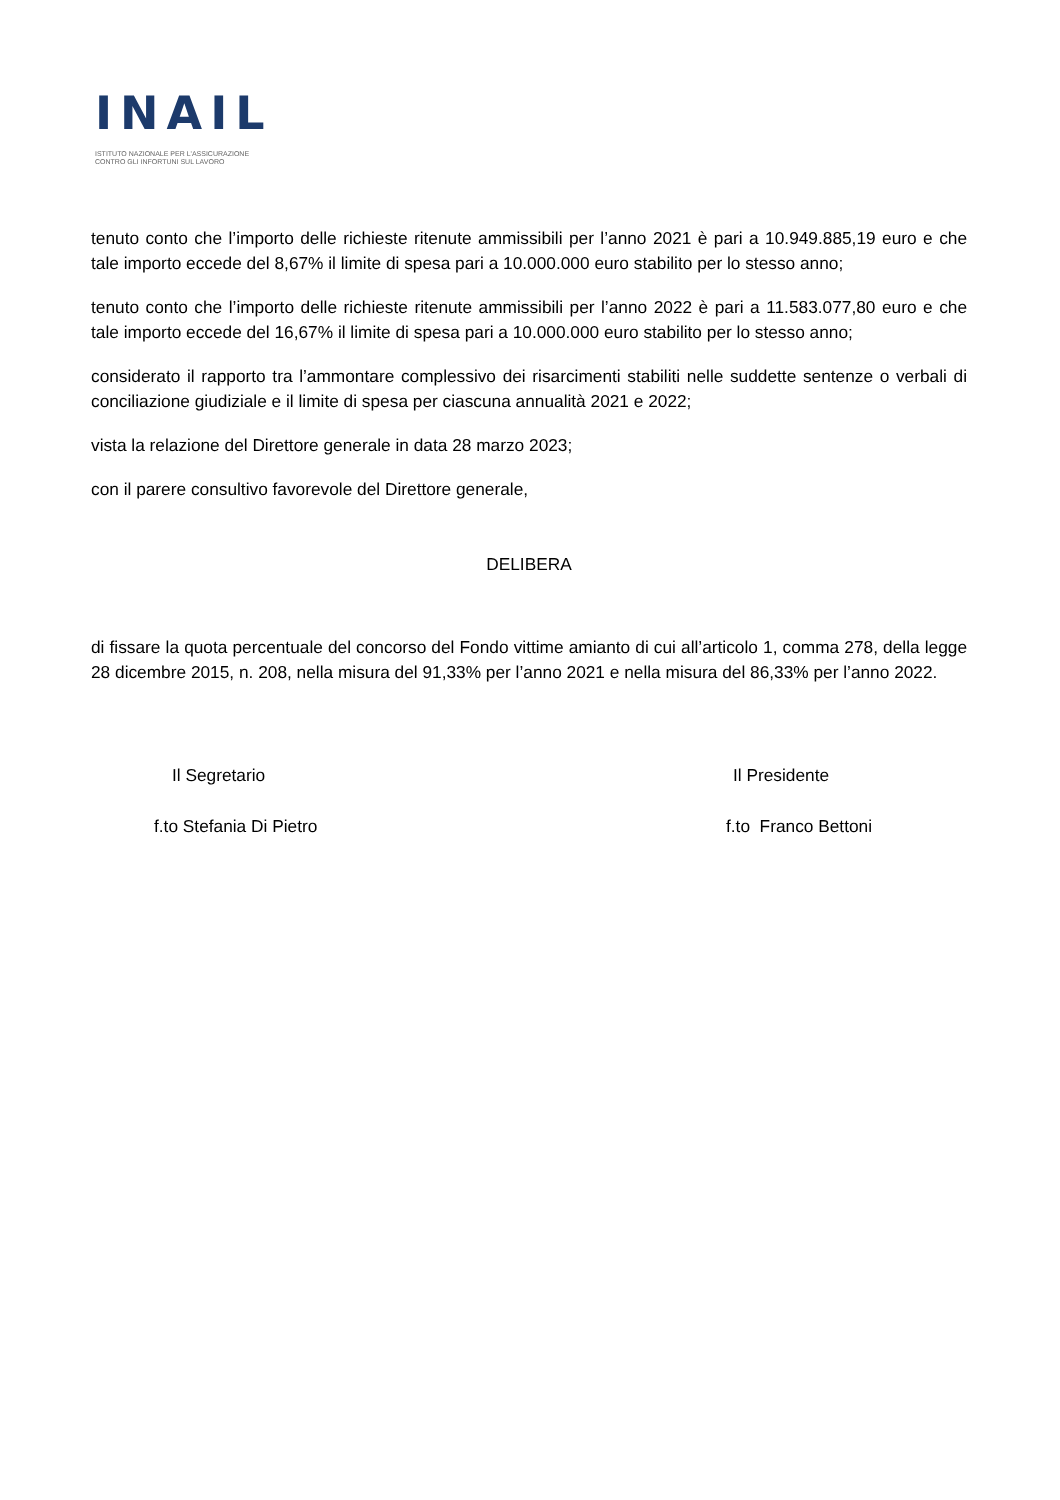INAIL
ISTITUTO NAZIONALE PER L'ASSICURAZIONE
CONTRO GLI INFORTUNI SUL LAVORO
tenuto conto che l’importo delle richieste ritenute ammissibili per l’anno 2021 è pari a 10.949.885,19 euro e che tale importo eccede del 8,67% il limite di spesa pari a 10.000.000 euro stabilito per lo stesso anno;
tenuto conto che l’importo delle richieste ritenute ammissibili per l’anno 2022 è pari a 11.583.077,80 euro e che tale importo eccede del 16,67% il limite di spesa pari a 10.000.000 euro stabilito per lo stesso anno;
considerato il rapporto tra l’ammontare complessivo dei risarcimenti stabiliti nelle suddette sentenze o verbali di conciliazione giudiziale e il limite di spesa per ciascuna annualità 2021 e 2022;
vista la relazione del Direttore generale in data 28 marzo 2023;
con il parere consultivo favorevole del Direttore generale,
DELIBERA
di fissare la quota percentuale del concorso del Fondo vittime amianto di cui all’articolo 1, comma 278, della legge 28 dicembre 2015, n. 208, nella misura del 91,33% per l’anno 2021 e nella misura del 86,33% per l’anno 2022.
Il Segretario
f.to Stefania Di Pietro
Il Presidente
f.to Franco Bettoni